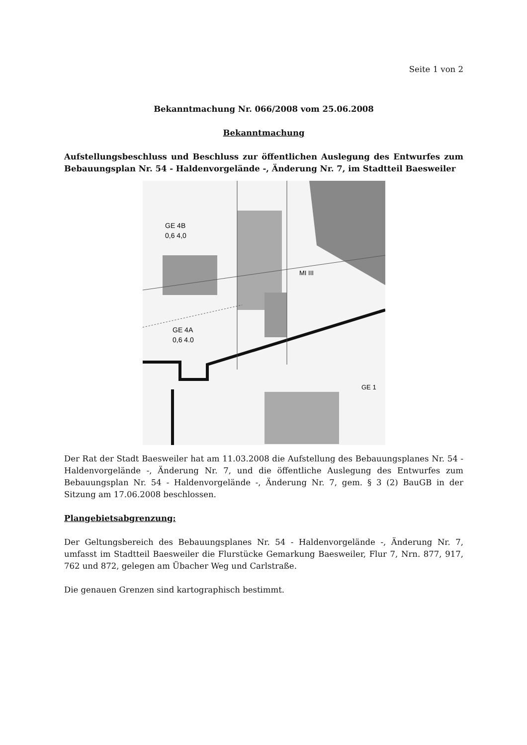Seite 1 von 2
Bekanntmachung Nr. 066/2008 vom 25.06.2008
Bekanntmachung
Aufstellungsbeschluss und Beschluss zur öffentlichen Auslegung des Entwurfes zum Bebauungsplan Nr. 54 - Haldenvorgelände -, Änderung Nr. 7, im Stadtteil Baesweiler
GE 4A
0,6 4.0
GE 4B
0,6 4,0
MI III
GE 1
Der Rat der Stadt Baesweiler hat am 11.03.2008 die Aufstellung des Bebauungsplanes Nr. 54 - Haldenvorgelände -, Änderung Nr. 7, und die öffentliche Auslegung des Entwurfes zum Bebauungsplan Nr. 54 - Haldenvorgelände -, Änderung Nr. 7, gem. § 3 (2) BauGB in der Sitzung am 17.06.2008 beschlossen.
Plangebietsabgrenzung:
Der Geltungsbereich des Bebauungsplanes Nr. 54 - Haldenvorgelände -, Änderung Nr. 7, umfasst im Stadtteil Baesweiler die Flurstücke Gemarkung Baesweiler, Flur 7, Nrn. 877, 917, 762 und 872, gelegen am Übacher Weg und Carlstraße.
Die genauen Grenzen sind kartographisch bestimmt.